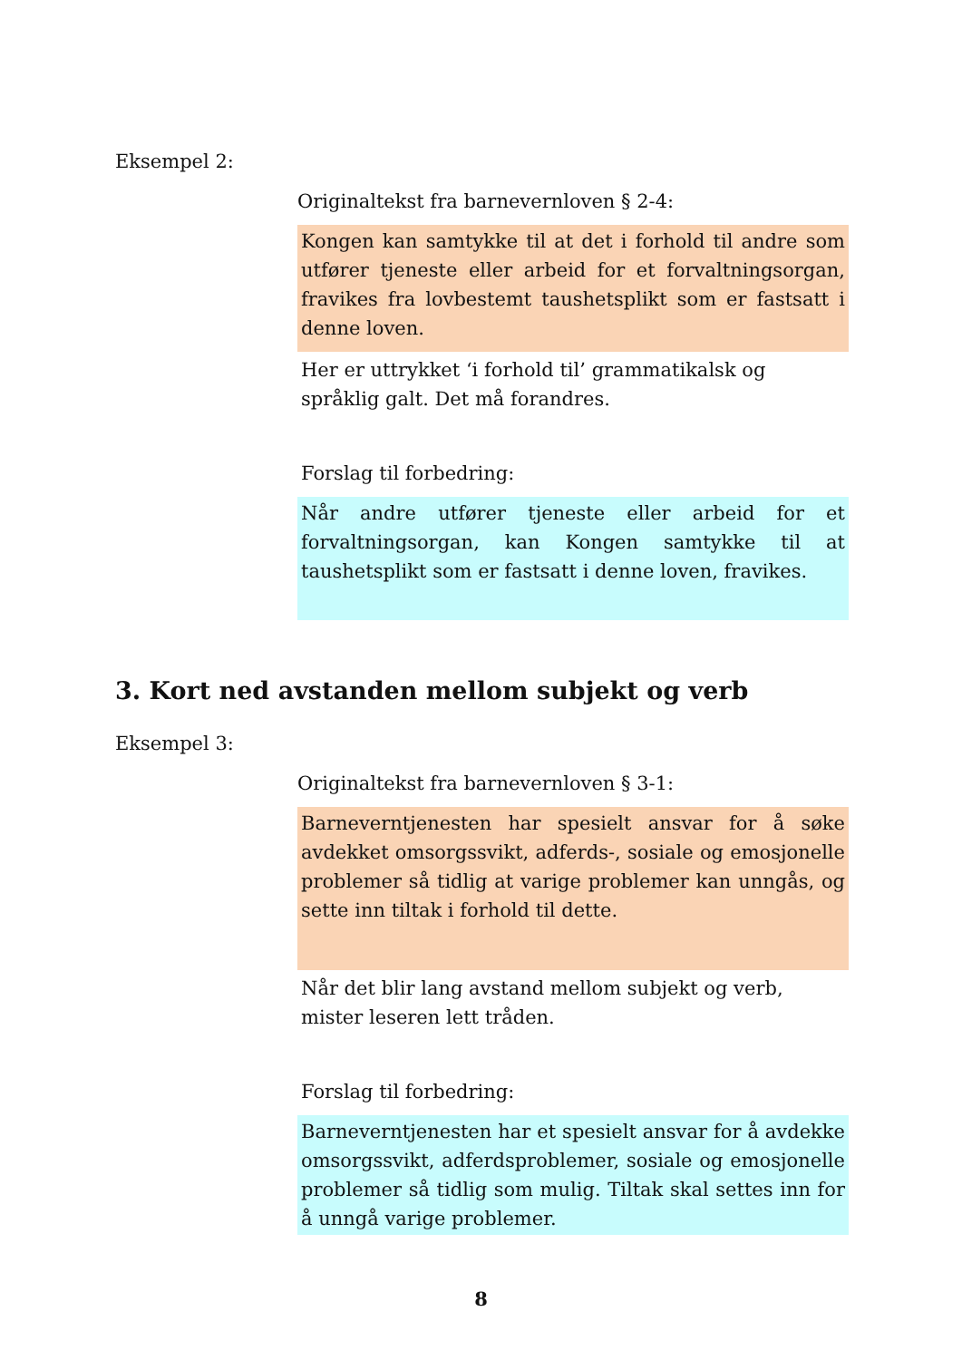Eksempel 2:
Originaltekst fra barnevernloven § 2-4:
Kongen kan samtykke til at det i forhold til andre som utfører tjeneste eller arbeid for et forvaltningsorgan, fravikes fra lovbestemt taushetsplikt som er fastsatt i denne loven.
Her er uttrykket ‘i forhold til’ grammatikalsk og språklig galt. Det må forandres.
Forslag til forbedring:
Når andre utfører tjeneste eller arbeid for et forvaltningsorgan, kan Kongen samtykke til at taushetsplikt som er fastsatt i denne loven, fravikes.
3. Kort ned avstanden mellom subjekt og verb
Eksempel 3:
Originaltekst fra barnevernloven § 3-1:
Barneverntjenesten har spesielt ansvar for å søke avdekket omsorgssvikt, adferds-, sosiale og emosjonelle problemer så tidlig at varige problemer kan unngås, og sette inn tiltak i forhold til dette.
Når det blir lang avstand mellom subjekt og verb, mister leseren lett tråden.
Forslag til forbedring:
Barneverntjenesten har et spesielt ansvar for å avdekke omsorgssvikt, adferdsproblemer, sosiale og emosjonelle problemer så tidlig som mulig. Tiltak skal settes inn for å unngå varige problemer.
8